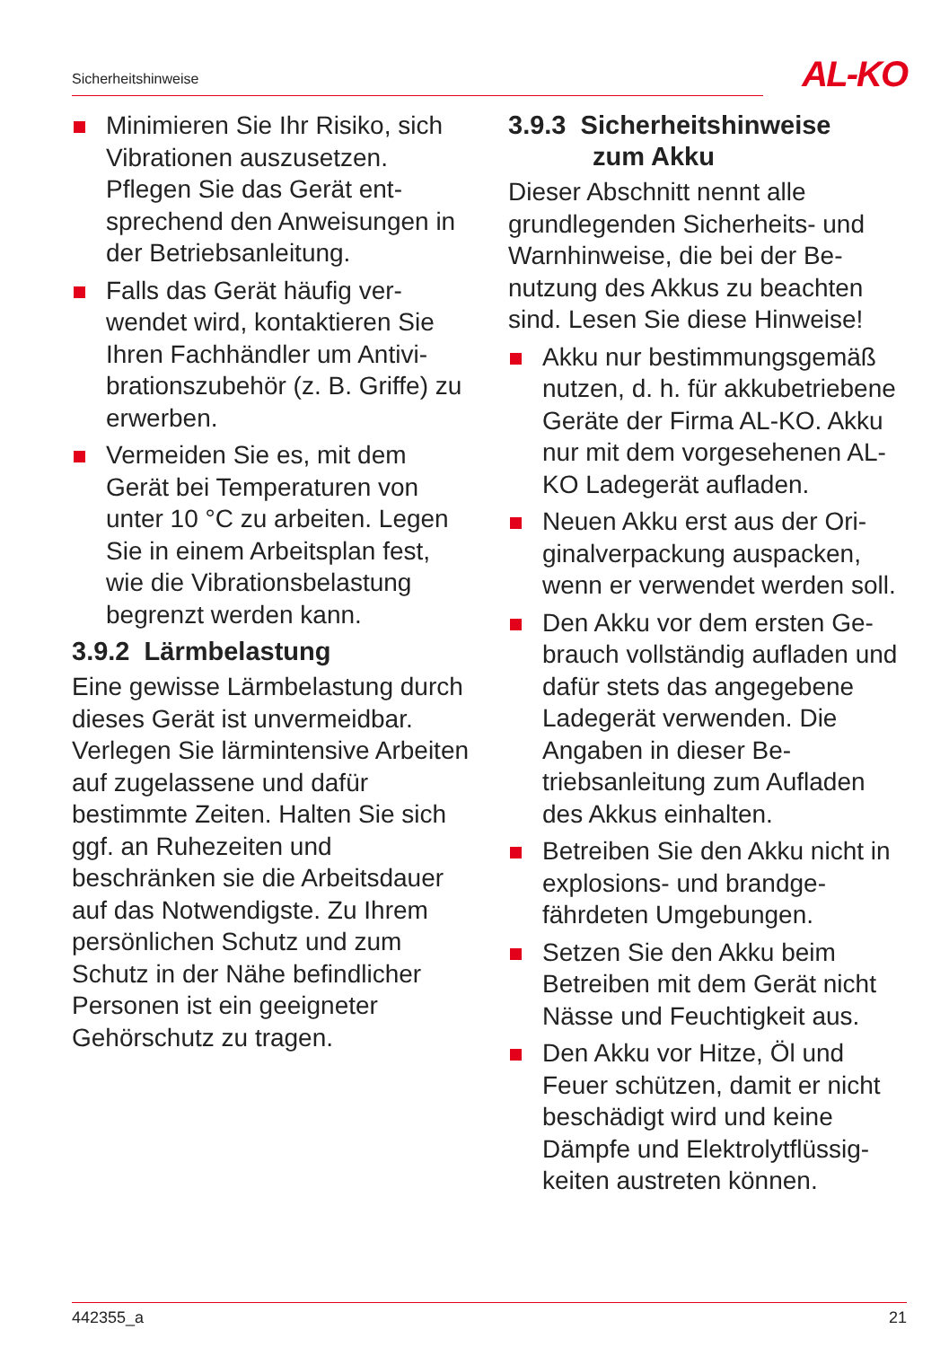Sicherheitshinweise AL-KO
Minimieren Sie Ihr Risiko, sich Vibrationen auszusetzen. Pflegen Sie das Gerät ent­sprechend den Anweisungen in der Betriebsanleitung.
Falls das Gerät häufig ver­wendet wird, kontaktieren Sie Ihren Fachhändler um Antivi­brationszubehör (z. B. Griffe) zu erwerben.
Vermeiden Sie es, mit dem Gerät bei Temperaturen von unter 10 °C zu arbeiten. Le­gen Sie in einem Arbeitsplan fest, wie die Vibrationsbelas­tung begrenzt werden kann.
3.9.2 Lärmbelastung
Eine gewisse Lärmbelastung durch dieses Gerät ist unver­meidbar. Verlegen Sie lärminten­sive Arbeiten auf zugelassene und dafür bestimmte Zeiten. Hal­ten Sie sich ggf. an Ruhezeiten und beschränken sie die Arbeits­dauer auf das Notwendigste. Zu Ihrem persönlichen Schutz und zum Schutz in der Nähe befindli­cher Personen ist ein geeigneter Gehörschutz zu tragen.
3.9.3 Sicherheitshinweise
zum Akku
Dieser Abschnitt nennt alle grundlegenden Sicherheits- und Warnhinweise, die bei der Be­nutzung des Akkus zu beachten sind. Lesen Sie diese Hinweise!
Akku nur bestimmungsgemäß nutzen, d. h. für akkubetriebe­ne Geräte der Firma AL-KO. Akku nur mit dem vorgesehe­nen AL-KO Ladegerät aufla­den.
Neuen Akku erst aus der Ori­ginalverpackung auspacken, wenn er verwendet werden soll.
Den Akku vor dem ersten Ge­brauch vollständig aufladen und dafür stets das angege­bene Ladegerät verwenden. Die Angaben in dieser Be­triebsanleitung zum Aufladen des Akkus einhalten.
Betreiben Sie den Akku nicht in explosions- und brandge­fährdeten Umgebungen.
Setzen Sie den Akku beim Betreiben mit dem Gerät nicht Nässe und Feuchtigkeit aus.
Den Akku vor Hitze, Öl und Feuer schützen, damit er nicht beschädigt wird und keine Dämpfe und Elektrolytflüssig­keiten austreten können.
442355_a 21